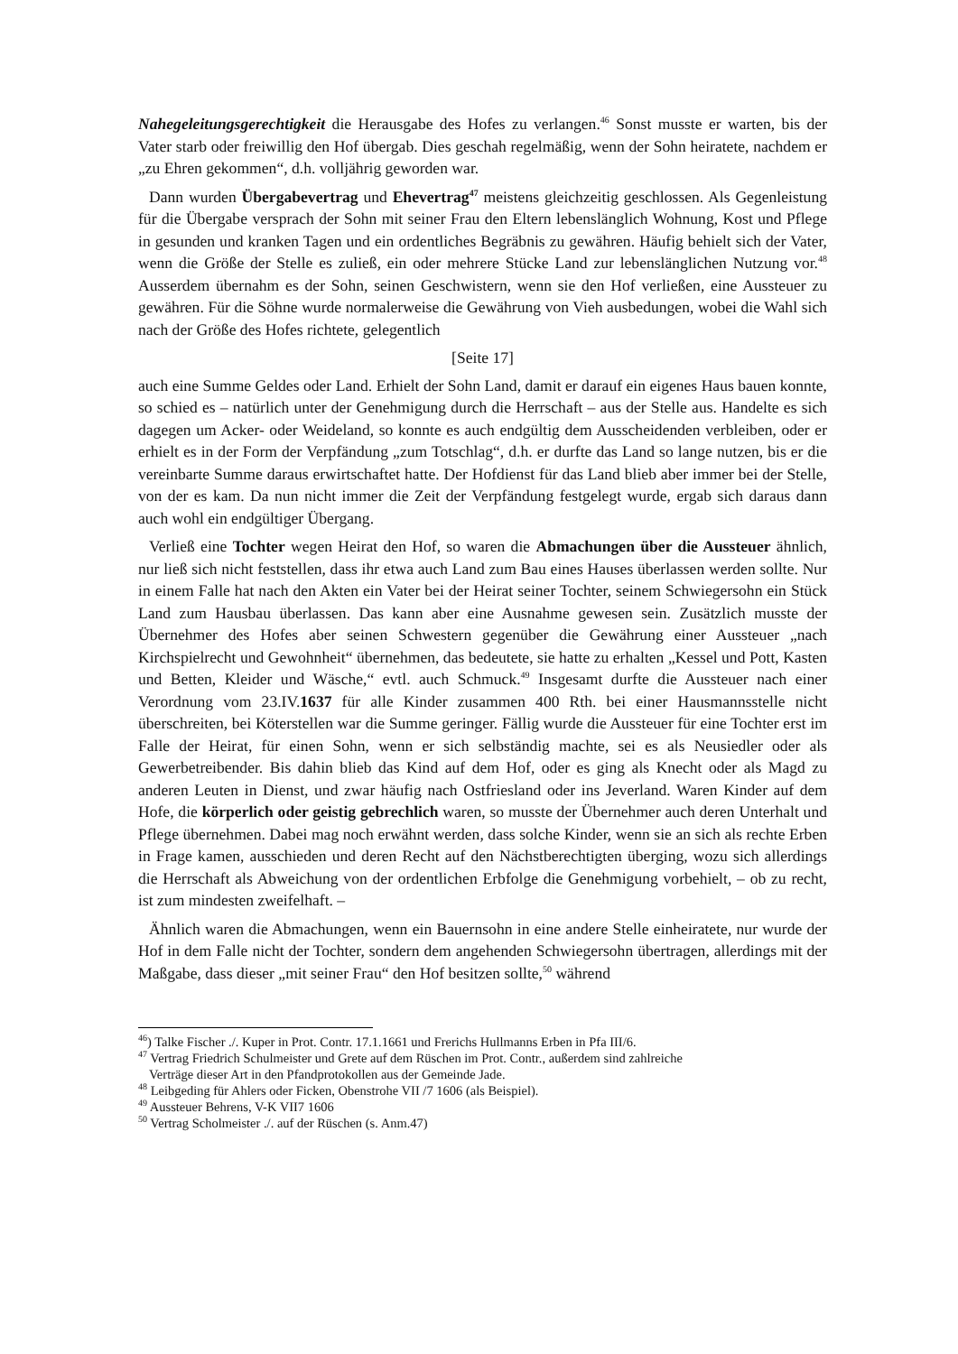Nahegeleitungsgerechtigkeit die Herausgabe des Hofes zu verlangen.<sup>46</sup> Sonst musste er warten, bis der Vater starb oder freiwillig den Hof übergab. Dies geschah regelmäßig, wenn der Sohn heiratete, nachdem er „zu Ehren gekommen“, d.h. volljährig geworden war.
Dann wurden Übergabevertrag und Ehevertrag<sup>47</sup> meistens gleichzeitig geschlossen. Als Gegenleistung für die Übergabe versprach der Sohn mit seiner Frau den Eltern lebenslänglich Wohnung, Kost und Pflege in gesunden und kranken Tagen und ein ordentliches Begräbnis zu gewähren. Häufig behielt sich der Vater, wenn die Größe der Stelle es zuließ, ein oder mehrere Stücke Land zur lebenslänglichen Nutzung vor.<sup>48</sup> Ausserdem übernahm es der Sohn, seinen Geschwistern, wenn sie den Hof verließen, eine Aussteuer zu gewähren. Für die Söhne wurde normalerweise die Gewährung von Vieh ausbedungen, wobei die Wahl sich nach der Größe des Hofes richtete, gelegentlich
[Seite 17]
auch eine Summe Geldes oder Land. Erhielt der Sohn Land, damit er darauf ein eigenes Haus bauen konnte, so schied es – natürlich unter der Genehmigung durch die Herrschaft – aus der Stelle aus. Handelte es sich dagegen um Acker- oder Weideland, so konnte es auch endgültig dem Ausscheidenden verbleiben, oder er erhielt es in der Form der Verpfändung „zum Totschlag“, d.h. er durfte das Land so lange nutzen, bis er die vereinbarte Summe daraus erwirtschaftet hatte. Der Hofdienst für das Land blieb aber immer bei der Stelle, von der es kam. Da nun nicht immer die Zeit der Verpfändung festgelegt wurde, ergab sich daraus dann auch wohl ein endgültiger Übergang.
Verließ eine Tochter wegen Heirat den Hof, so waren die Abmachungen über die Aussteuer ähnlich, nur ließ sich nicht feststellen, dass ihr etwa auch Land zum Bau eines Hauses überlassen werden sollte. Nur in einem Falle hat nach den Akten ein Vater bei der Heirat seiner Tochter, seinem Schwiegersohn ein Stück Land zum Hausbau überlassen. Das kann aber eine Ausnahme gewesen sein. Zusätzlich musste der Übernehmer des Hofes aber seinen Schwestern gegenüber die Gewährung einer Aussteuer „nach Kirchspielrecht und Gewohnheit“ übernehmen, das bedeutete, sie hatte zu erhalten „Kessel und Pott, Kasten und Betten, Kleider und Wäsche,“ evtl. auch Schmuck.<sup>49</sup> Insgesamt durfte die Aussteuer nach einer Verordnung vom 23.IV.1637 für alle Kinder zusammen 400 Rth. bei einer Hausmannsstelle nicht überschreiten, bei Köterstellen war die Summe geringer. Fällig wurde die Aussteuer für eine Tochter erst im Falle der Heirat, für einen Sohn, wenn er sich selbständig machte, sei es als Neusiedler oder als Gewerbetreibender. Bis dahin blieb das Kind auf dem Hof, oder es ging als Knecht oder als Magd zu anderen Leuten in Dienst, und zwar häufig nach Ostfriesland oder ins Jeverland. Waren Kinder auf dem Hofe, die körperlich oder geistig gebrechlich waren, so musste der Übernehmer auch deren Unterhalt und Pflege übernehmen. Dabei mag noch erwähnt werden, dass solche Kinder, wenn sie an sich als rechte Erben in Frage kamen, ausschieden und deren Recht auf den Nächstberechtigten überging, wozu sich allerdings die Herrschaft als Abweichung von der ordentlichen Erbfolge die Genehmigung vorbehielt, – ob zu recht, ist zum mindesten zweifelhaft. –
Ähnlich waren die Abmachungen, wenn ein Bauernsohn in eine andere Stelle einheiratete, nur wurde der Hof in dem Falle nicht der Tochter, sondern dem angehenden Schwiegersohn übertragen, allerdings mit der Maßgabe, dass dieser „mit seiner Frau“ den Hof besitzen sollte,<sup>50</sup> während
<sup>46</sup>) Talke Fischer ./. Kuper in Prot. Contr. 17.1.1661 und Frerichs Hullmanns Erben in Pfa III/6.
<sup>47</sup> Vertrag Friedrich Schulmeister und Grete auf dem Rüschen im Prot. Contr., außerdem sind zahlreiche
Verträge dieser Art in den Pfandprotokollen aus der Gemeinde Jade.
<sup>48</sup> Leibgeding für Ahlers oder Ficken, Obenstrohe VII /7 1606 (als Beispiel).
<sup>49</sup> Aussteuer Behrens, V-K VII7 1606
<sup>50</sup> Vertrag Scholmeister ./. auf der Rüschen (s. Anm.47)